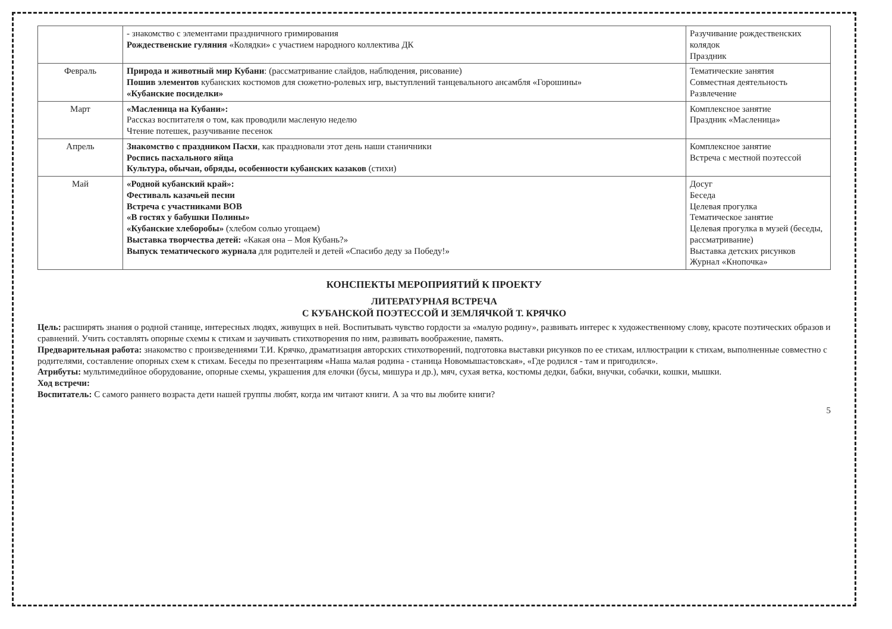| | - знакомство с элементами праздничного гримирования Рождественские гуляния «Колядки» с участием народного коллектива ДК | Разучивание рождественских колядок Праздник |
| Февраль | Природа и животный мир Кубани : (рассматривание слайдов, наблюдения, рисование) Пошив элементов кубанских костюмов для сюжетно-ролевых игр, выступлений танцевального ансамбля «Горошины» «Кубанские посиделки» | Тематические занятия Совместная деятельность Развлечение |
| Март | «Масленица на Кубани»: Рассказ воспитателя о том, как проводили масленую неделю Чтение потешек, разучивание песенок | Комплексное занятие Праздник «Масленица» |
| Апрель | Знакомство с праздником Пасхи , как праздновали этот день наши станичники Роспись пасхального яйца Культура, обычаи, обряды, особенности кубанских казаков (стихи) | Комплексное занятие Встреча с местной поэтессой |
| Май | «Родной кубанский край»: Фестиваль казачьей песни Встреча с участниками ВОВ «В гостях у бабушки Полины» «Кубанские хлеборобы» (хлебом солью угощаем) Выставка творчества детей: «Какая она – Моя Кубань?» Выпуск тематического журнала для родителей и детей «Спасибо деду за Победу!» | Досуг Беседа Целевая прогулка Тематическое занятие Целевая прогулка в музей (беседы, рассматривание) Выставка детских рисунков Журнал «Кнопочка» |
КОНСПЕКТЫ МЕРОПРИЯТИЙ К ПРОЕКТУ
ЛИТЕРАТУРНАЯ ВСТРЕЧА
С КУБАНСКОЙ ПОЭТЕССОЙ И ЗЕМЛЯЧКОЙ Т. КРЯЧКО
Цель: расширять знания о родной станице, интересных людях, живущих в ней. Воспитывать чувство гордости за «малую родину», развивать интерес к художественному слову, красоте поэтических образов и сравнений. Учить составлять опорные схемы к стихам и заучивать стихотворения по ним, развивать воображение, память.
Предварительная работа: знакомство с произведениями Т.И. Крячко, драматизация авторских стихотворений, подготовка выставки рисунков по ее стихам, иллюстрации к стихам, выполненные совместно с родителями, составление опорных схем к стихам. Беседы по презентациям «Наша малая родина - станица Новомышастовская», «Где родился - там и пригодился».
Атрибуты: мультимедийное оборудование, опорные схемы, украшения для елочки (бусы, мишура и др.), мяч, сухая ветка, костюмы дедки, бабки, внучки, собачки, кошки, мышки.
Ход встречи:
Воспитатель: С самого раннего возраста дети нашей группы любят, когда им читают книги. А за что вы любите книги?
5